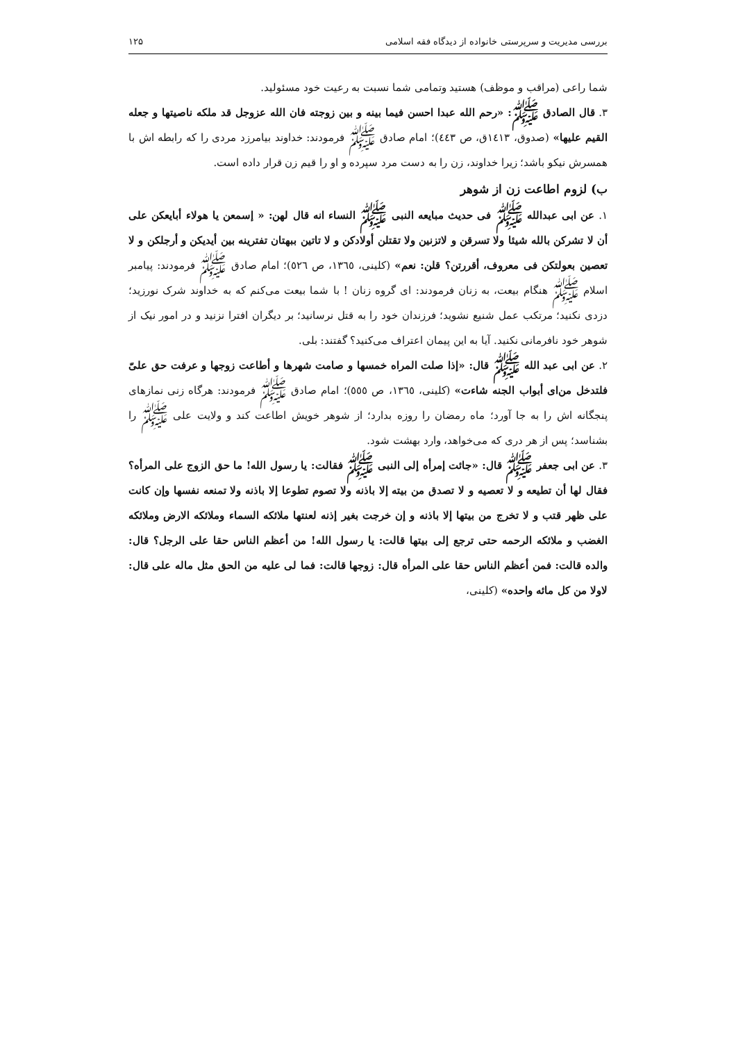بررسی مدیریت و سرپرستی خانواده از دیدگاه فقه اسلامی ۱۲۵
شما راعی (مراقب و موظف) هستید وتمامی شما نسبت به رعیت خود مسئولید.
۳. قال الصادق ﷺ: «رحم الله عبدا احسن فیما بینه و بین زوجته فان الله عزوجل قد ملکه ناصیتها و جعله القیم علیها» (صدوق، ۱٤۱۳ق، ص ٤٤٣)؛ امام صادق ﷺ فرمودند: خداوند بیامرزد مردی را که رابطه اش با همسرش نیکو باشد؛ زیرا خداوند، زن را به دست مرد سپرده و او را قیم زن قرار داده است.
ب) لزوم اطاعت زن از شوهر
۱. عن ابی عبدالله ﷺ فی حدیث مبایعه النبی ﷺ النساء انه قال لهن: « إسمعن یا هولاء أبایعکن علی أن لا تشرکن بالله شیئا ولا تسرقن و لاتزنین ولا تقتلن أولادکن و لا تاتین ببهتان تفترینه بین أیدیکن و أرجلکن و لا تعصین بعولتکن فی معروف، أقررتن؟ قلن: نعم» (کلینی، ۱۳٦٥، ص ٥٢٦)؛ امام صادق ﷺ فرمودند: پیامبر اسلام ﷺ هنگام بیعت، به زنان فرمودند: ای گروه زنان ! با شما بیعت می‌کنم که به خداوند شرک نورزید؛ دزدی نکنید؛ مرتکب عمل شنیع نشوید؛ فرزندان خود را به قتل نرسانید؛ بر دیگران افترا نزنید و در امور نیک از شوهر خود نافرمانی نکنید. آیا به این پیمان اعتراف می‌کنید؟ گفتند: بلی.
۲. عن ابی عبد الله ﷺ قال: «إذا صلت المراه خمسها و صامت شهرها و أطاعت زوجها و عرفت حق علیّ فلتدخل من‌ای أبواب الجنه شاءت» (کلینی، ۱۳٦٥، ص ٥٥٥)؛ امام صادق ﷺ فرمودند: هرگاه زنی نمازهای پنجگانه اش را به جا آورد؛ ماه رمضان را روزه بدارد؛ از شوهر خویش اطاعت کند و ولایت علی ﷺ را بشناسد؛ پس از هر دری که می‌خواهد، وارد بهشت شود.
۳. عن ابی جعفر ﷺ قال: «جائت إمرأه إلی النبی ﷺ فقالت: یا رسول الله! ما حق الزوج علی المرأه؟ فقال لها أن تطیعه و لا تعصیه و لا تصدق من بیته إلا باذنه ولا تصوم تطوعا إلا باذنه ولا تمنعه نفسها وإن کانت علی ظهر قتب و لا تخرج من بیتها إلا باذنه و إن خرجت بغیر إذنه لعنتها ملائکه السماء وملائکه الارض وملائکه الغضب و ملائکه الرحمه حتی ترجع إلی بیتها قالت: یا رسول الله! من أعظم الناس حقا علی الرجل؟ قال: والده قالت: فمن أعظم الناس حقا علی المرأه قال: زوجها قالت: فما لی علیه من الحق مثل ماله علی قال: لاولا من کل مائه واحده» (کلینی،